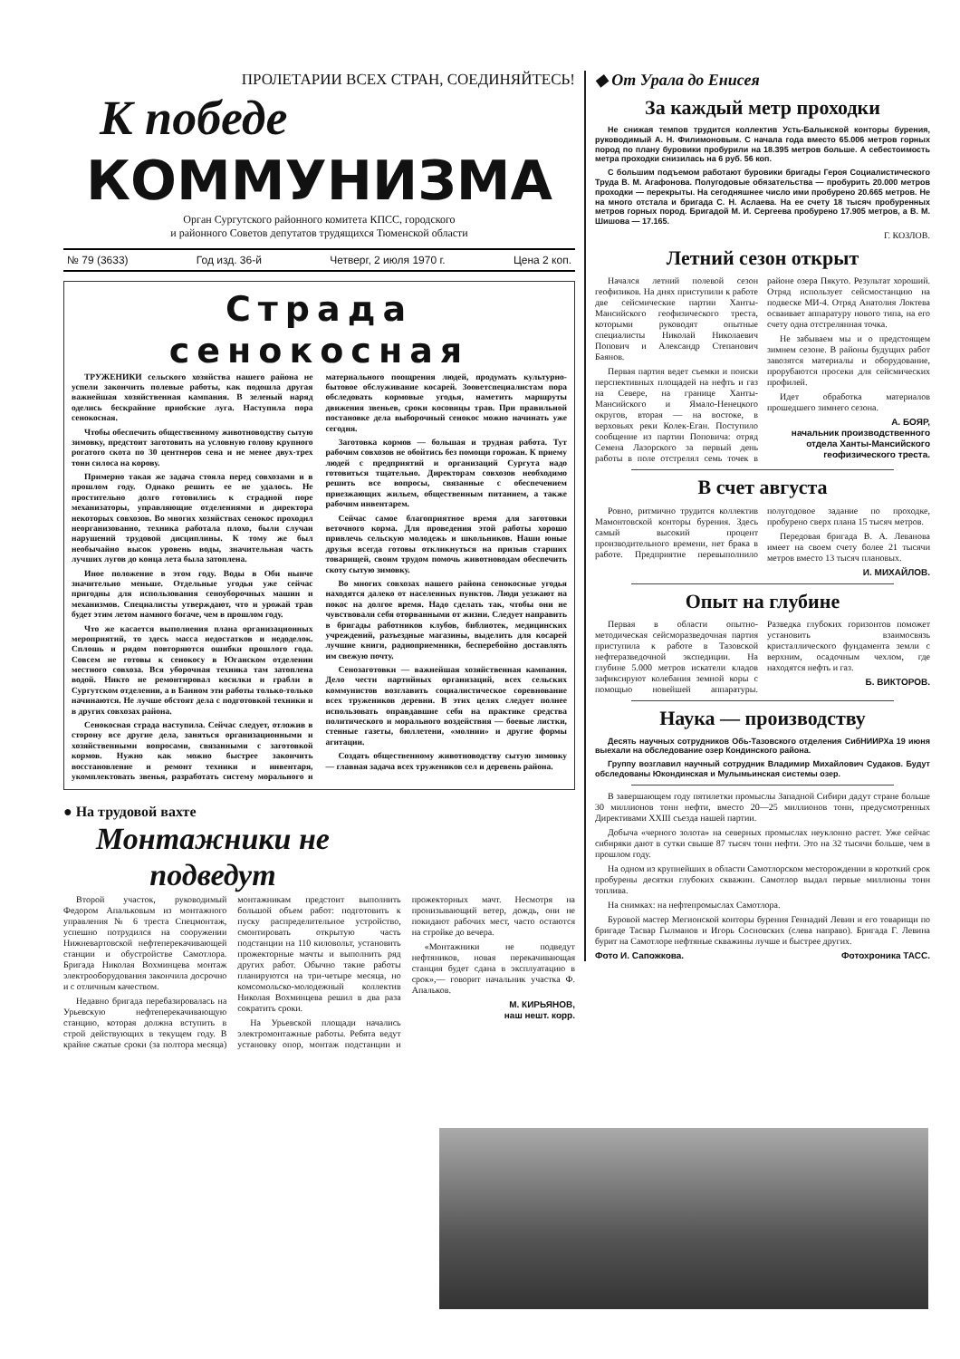ПРОЛЕТАРИИ ВСЕХ СТРАН, СОЕДИНЯЙТЕСЬ!
К победе
КОММУНИЗМА
Орган Сургутского районного комитета КПСС, городского
и районного Советов депутатов трудящихся Тюменской области
№ 79 (3633) Год изд. 36-й Четверг, 2 июля 1970 г. Цена 2 коп.
Страда
сенокосная
ТРУЖЕНИКИ сельского хозяйства нашего района не успели закончить полевые работы, как подошла другая важнейшая хозяйственная кампания. В зеленый наряд оделись бескрайние приобские луга. Наступила пора сенокосная.
Чтобы обеспечить общественному животноводству сытую зимовку, предстоит заготовить на условную голову крупного рогатого скота по 30 центнеров сена и не менее двух-трех тонн силоса на корову.
Примерно такая же задача стояла перед совхозами и в прошлом году. Однако решить ее не удалось. Не простительно долго готовились к страдной поре механизаторы, управляющие отделениями и директора некоторых совхозов. Во многих хозяйствах сенокос проходил неорганизованно, техника работала плохо, были случаи нарушений трудовой дисциплины. К тому же был необычайно высок уровень воды, значительная часть лучших лугов до конца лета была затоплена.
Иное положение в этом году. Воды в Оби нынче значительно меньше. Отдельные угодья уже сейчас пригодны для использования сеноуборочных машин и механизмов. Специалисты утверждают, что и урожай трав будет этим летом намного богаче, чем в прошлом году.
Что же касается выполнения плана организационных мероприятий, то здесь масса недостатков и недоделок. Сплошь и рядом повторяются ошибки прошлого года. Совсем не готовы к сенокосу в Юганском отделении местного совхоза. Вся уборочная техника там затоплена водой. Никто не ремонтировал косилки и грабли в Сургутском отделении, а в Банном эти работы только-только начинаются. Не лучше обстоят дела с подготовкой техники и в других совхозах района.
Сенокосная страда наступила. Сейчас следует, отложив в сторону все другие дела, заняться организационными и хозяйственными вопросами, связанными с заготовкой кормов. Нужно как можно быстрее закончить восстановление и ремонт техники и инвентаря, укомплектовать звенья, разработать систему морального и материального поощрения людей, продумать культурно-бытовое обслуживание косарей. Зооветспециалистам пора обследовать кормовые угодья, наметить маршруты движения звеньев, сроки косовицы трав. При правильной постановке дела выборочный сенокос можно начинать уже сегодня.
Заготовка кормов — большая и трудная работа. Тут рабочим совхозов не обойтись без помощи горожан. К приему людей с предприятий и организаций Сургута надо готовиться тщательно. Директорам совхозов необходимо решить все вопросы, связанные с обеспечением приезжающих жильем, общественным питанием, а также рабочим инвентарем.
Сейчас самое благоприятное время для заготовки веточного корма. Для проведения этой работы хорошо привлечь сельскую молодежь и школьников. Наши юные друзья всегда готовы откликнуться на призыв старших товарищей, своим трудом помочь животноводам обеспечить скоту сытую зимовку.
Во многих совхозах нашего района сенокосные угодья находятся далеко от населенных пунктов. Люди уезжают на покос на долгое время. Надо сделать так, чтобы они не чувствовали себя оторванными от жизни. Следует направить в бригады работников клубов, библиотек, медицинских учреждений, разъездные магазины, выделить для косарей лучшие книги, радиоприемники, бесперебойно доставлять им свежую почту.
Сенозаготовки — важнейшая хозяйственная кампания. Дело чести партийных организаций, всех сельских коммунистов возглавить социалистическое соревнование всех тружеников деревни. В этих целях следует полнее использовать оправдавшие себя на практике средства политического и морального воздействия — боевые листки, стенные газеты, бюллетени, «молнии» и другие формы агитации.
Создать общественному животноводству сытую зимовку — главная задача всех тружеников сел и деревень района.
● На трудовой вахте
Монтажники не подведут
Второй участок, руководимый Федором Апальковым из монтажного управления № 6 треста Спецмонтаж, успешно потрудился на сооружении Нижневартовской нефтеперекачивающей станции и обустройстве Самотлора. Бригада Николая Вохминцева монтаж электрооборудования закончила досрочно и с отличным качеством.
Недавно бригада перебазировалась на Урьевскую нефтеперекачивающую станцию, которая должна вступить в строй действующих в текущем году. В крайне сжатые сроки (за полтора месяца) монтажникам предстоит выполнить большой объем работ: подготовить к пуску распределительное устройство, смонтировать открытую часть подстанции на 110 киловольт, установить прожекторные мачты и выполнить ряд других работ. Обычно такие работы планируются на три-четыре месяца, но комсомольско-молодежный коллектив Николая Вохминцева решил в два раза сократить сроки.
На Урьевской площади начались электромонтажные работы. Ребята ведут установку опор, монтаж подстанции и прожекторных мачт. Несмотря на пронизывающий ветер, дождь, они не покидают рабочих мест, часто остаются на стройке до вечера.
«Монтажники не подведут нефтяников, новая перекачивающая станция будет сдана в эксплуатацию в срок»,— говорит начальник участка Ф. Апальков.
М. КИРЬЯНОВ,
наш нешт. корр.
◆ От Урала до Енисея
За каждый метр проходки
Не снижая темпов трудится коллектив Усть-Балыкской конторы бурения, руководимый А. Н. Филимоновым. С начала года вместо 65.006 метров горных пород по плану буровики пробурили на 18.395 метров больше. А себестоимость метра проходки снизилась на 6 руб. 56 коп.
С большим подъемом работают буровики бригады Героя Социалистического Труда В. М. Агафонова. Полугодовые обязательства — пробурить 20.000 метров проходки — перекрыты. На сегодняшнее число ими пробурено 20.665 метров. Не на много отстала и бригада С. Н. Аслаева. На ее счету 18 тысяч пробуренных метров горных пород. Бригадой М. И. Сергеева пробурено 17.905 метров, а В. М. Шишова — 17.165.
Г. КОЗЛОВ.
Летний сезон открыт
Начался летний полевой сезон геофизиков. На днях приступили к работе две сейсмические партии Ханты-Мансийского геофизического треста, которыми руководят опытные специалисты Николай Николаевич Попович и Александр Степанович Баянов.
Первая партия ведет съемки и поиски перспективных площадей на нефть и газ на Севере, на границе Ханты-Мансийского и Ямало-Ненецкого округов, вторая — на востоке, в верховьях реки Колек-Еган. Поступило сообщение из партии Поповича: отряд Семена Лазорского за первый день работы в поле отстрелял семь точек в районе озера Пякуто. Результат хороший. Отряд использует сейсмостанцию на подвеске МИ-4. Отряд Анатолия Локтева осваивает аппаратуру нового типа, на его счету одна отстрелянная точка.
Не забываем мы и о предстоящем зимнем сезоне. В районы будущих работ завозятся материалы и оборудование, прорубаются просеки для сейсмических профилей.
Идет обработка материалов прошедшего зимнего сезона.
А. БОЯР,
начальник производственного отдела Ханты-Мансийского геофизического треста.
В счет августа
Ровно, ритмично трудится коллектив Мамонтовской конторы бурения. Здесь самый высокий процент производительного времени, нет брака в работе. Предприятие перевыполнило полугодовое задание по проходке, пробурено сверх плана 15 тысяч метров.
Передовая бригада В. А. Леванова имеет на своем счету более 21 тысячи метров вместо 13 тысяч плановых.
И. МИХАЙЛОВ.
Опыт на глубине
Первая в области опытно-методическая сейсморазведочная партия приступила к работе в Тазовской нефтеразведочной экспедиции. На глубине 5.000 метров искатели кладов зафиксируют колебания земной коры с помощью новейшей аппаратуры. Разведка глубоких горизонтов поможет установить взаимосвязь кристаллического фундамента земли с верхним, осадочным чехлом, где находятся нефть и газ.
Б. ВИКТОРОВ.
Наука — производству
Десять научных сотрудников Обь-Тазовского отделения СибНИИРХа 19 июня выехали на обследование озер Кондинского района.
Группу возглавил научный сотрудник Владимир Михайлович Судаков. Будут обследованы Юкондинская и Мулымьинская системы озер.
В завершающем году пятилетки промыслы Западной Сибири дадут стране больше 30 миллионов тонн нефти, вместо 20—25 миллионов тонн, предусмотренных Директивами XXIII съезда нашей партии.
Добыча «черного золота» на северных промыслах неуклонно растет. Уже сейчас сибиряки дают в сутки свыше 87 тысяч тонн нефти. Это на 32 тысячи больше, чем в прошлом году.
На одном из крупнейших в области Самотлорском месторождении в короткий срок пробурены десятки глубоких скважин. Самотлор выдал первые миллионы тонн топлива.
На снимках: на нефтепромыслах Самотлора.
Буровой мастер Мегионской конторы бурения Геннадий Левин и его товарищи по бригаде Тасвар Гылманов и Игорь Сосновских (слева направо). Бригада Г. Левина бурит на Самотлоре нефтяные скважины лучше и быстрее других.
Фото И. Сапожкова. Фотохроника ТАСС.